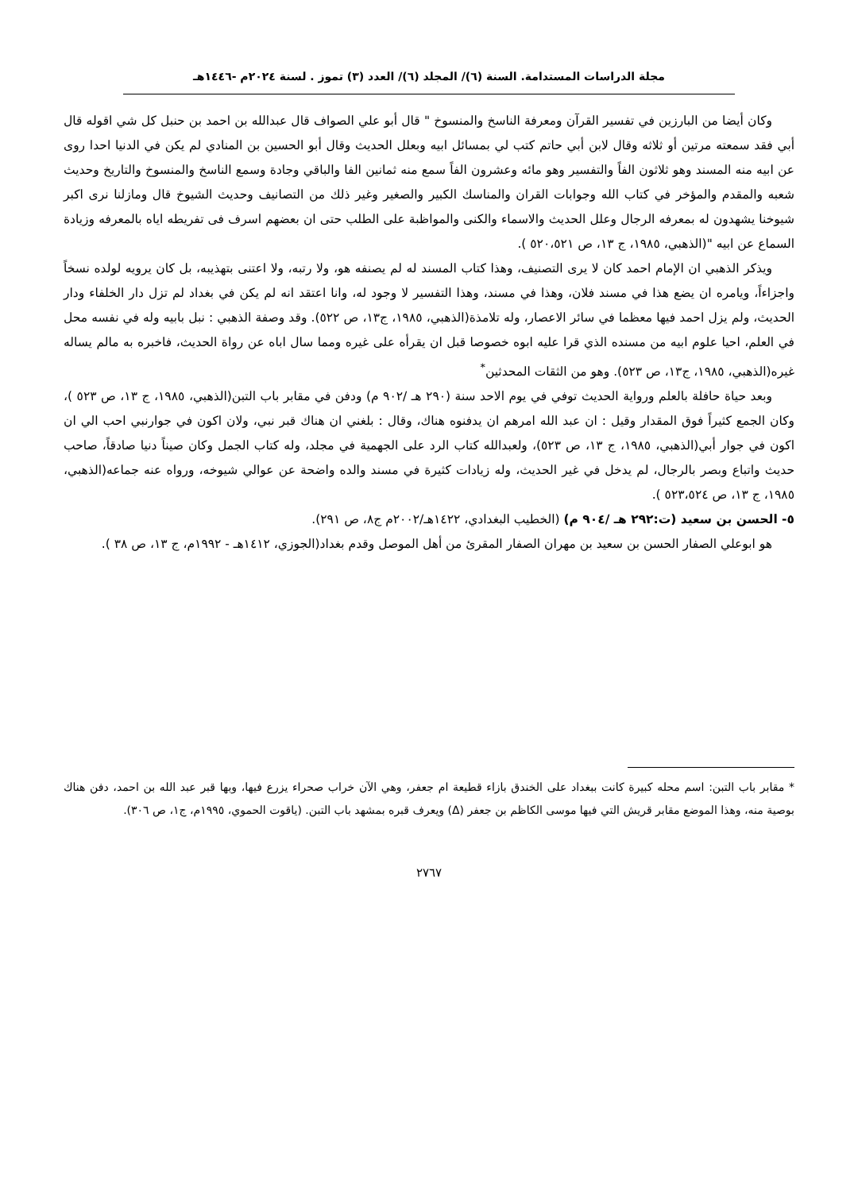مجلة الدراسات المستدامة. السنة (٦)/ المجلد (٦)/ العدد (٣) تموز . لسنة ٢٠٢٤م -١٤٤٦هـ
وكان أيضا من البارزين في تفسير القرآن ومعرفة الناسخ والمنسوخ " قال أبو علي الصواف قال عبدالله بن احمد بن حنبل كل شي اقوله قال أبي فقد سمعته مرتين أو ثلاثه وقال لابن أبي حاتم كتب لي بمسائل ابيه وبعلل الحديث وقال أبو الحسين بن المنادي لم يكن في الدنيا احدا روى عن ابيه منه المسند وهو ثلاثون الفاً والتفسير وهو مائه وعشرون الفاً سمع منه ثمانين الفا والباقي وجادة وسمع الناسخ والمنسوخ والتاريخ وحديث شعبه والمقدم والمؤخر في كتاب الله وجوابات القران والمناسك الكبير والصغير وغير ذلك من التصانيف وحديث الشيوخ قال ومازلنا نرى اكبر شيوخنا يشهدون له بمعرفه الرجال وعلل الحديث والاسماء والكنى والمواظبة على الطلب حتى ان بعضهم اسرف فى تفريطه اياه بالمعرفه وزيادة السماع عن ابيه "(الذهبي، ١٩٨٥، ج ١٣، ص ٥٢٠،٥٢١ ).
ويذكر الذهبي ان الإمام احمد كان لا يرى التصنيف، وهذا كتاب المسند له لم يصنفه هو، ولا رتبه، ولا اعتنى بتهذيبه، بل كان يرويه لولده نسخاً واجزاءاً، ويامره ان يضع هذا في مسند فلان، وهذا في مسند، وهذا التفسير لا وجود له، وانا اعتقد انه لم يكن في بغداد لم تزل دار الخلفاء ودار الحديث، ولم يزل احمد فيها معظما في سائر الاعصار، وله تلامذة(الذهبي، ١٩٨٥، ج١٣، ص ٥٢٢). وقد وصفة الذهبي : نبل بابيه وله في نفسه محل في العلم، احيا علوم ابيه من مسنده الذي قرا عليه ابوه خصوصا قبل ان يقرأه على غيره ومما سال اباه عن رواة الحديث، فاخبره به مالم يساله غيره(الذهبي، ١٩٨٥، ج١٣، ص ٥٢٣). وهو من الثقات المحدثين<sup>*</sup>
وبعد حياة حافلة بالعلم ورواية الحديث توفي في يوم الاحد سنة (٢٩٠ هـ /٩٠٢ م) ودفن في مقابر باب التبن(الذهبي، ١٩٨٥، ج ١٣، ص ٥٢٣ )، وكان الجمع كثيراً فوق المقدار وقيل : ان عبد الله امرهم ان يدفنوه هناك، وقال : بلغني ان هناك قبر نبي، ولان اكون في جوارنبي احب الي ان اكون في جوار أبي(الذهبي، ١٩٨٥، ج ١٣، ص ٥٢٣)، ولعبدالله كتاب الرد على الجهمية في مجلد، وله كتاب الجمل وكان صيناً دنيا صادقاً، صاحب حديث واتباع وبصر بالرجال، لم يدخل في غير الحديث، وله زيادات كثيرة في مسند والده واضحة عن عوالي شيوخه، ورواه عنه جماعه(الذهبي، ١٩٨٥، ج ١٣، ص ٥٢٣،٥٢٤ ).
٥- الحسن بن سعيد (ت:٢٩٢ هـ /٩٠٤ م) (الخطيب البغدادي، ١٤٢٢هـ/٢٠٠٢م ج٨، ص ٢٩١).
هو ابوعلي الصفار الحسن بن سعيد بن مهران الصفار المقرئ من أهل الموصل وقدم بغداد(الجوزي، ١٤١٢هـ - ١٩٩٢م، ج ١٣، ص ٣٨ ).
* مقابر باب التبن: اسم محله كبيرة كانت ببغداد على الخندق بازاء قطيعة ام جعفر، وهي الآن خراب صحراء يزرع فيها، وبها قبر عبد الله بن احمد، دفن هناك بوصية منه، وهذا الموضع مقابر قريش التي فيها موسى الكاظم بن جعفر (Δ) ويعرف قبره بمشهد باب التبن. (ياقوت الحموي، ١٩٩٥م، ج١، ص ٣٠٦).
٢٧٦٧